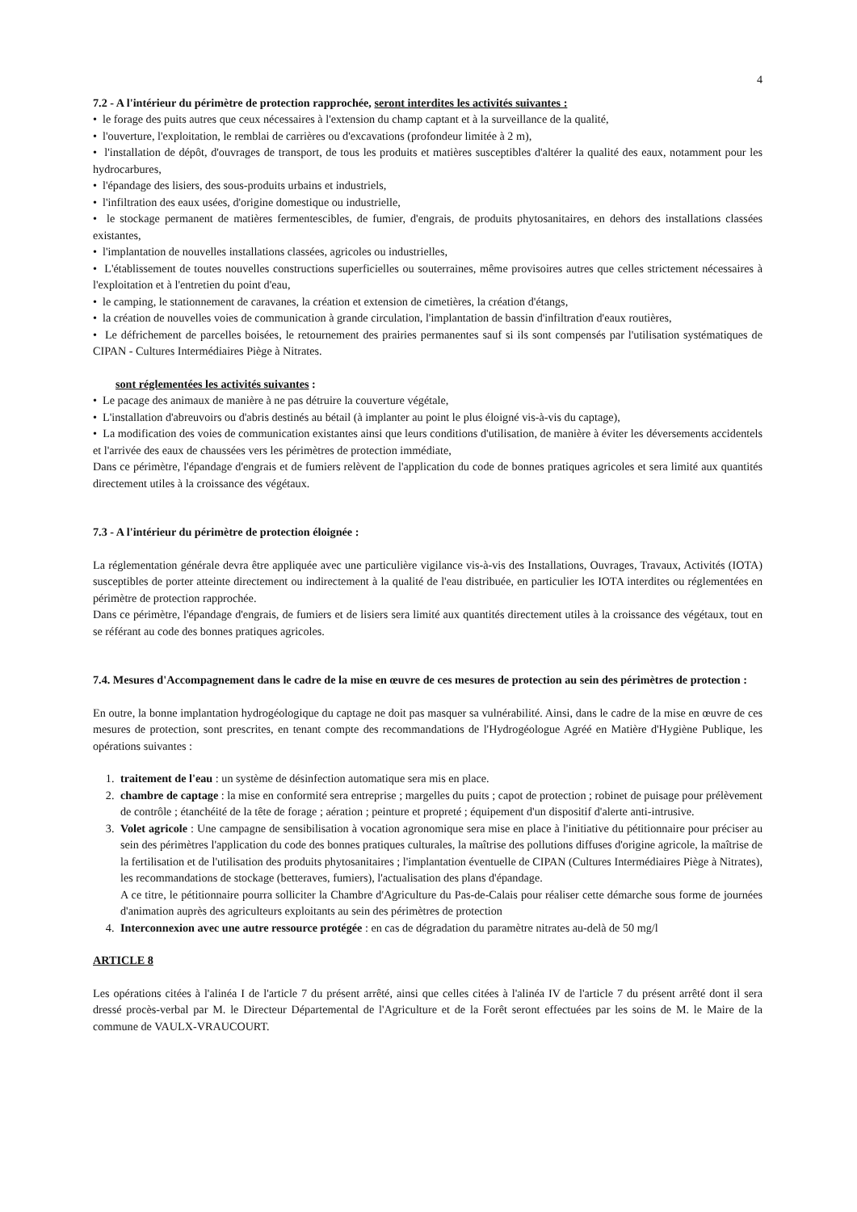4
7.2 - A l'intérieur du périmètre de protection rapprochée, seront interdites les activités suivantes :
• le forage des puits autres que ceux nécessaires à l'extension du champ captant et à la surveillance de la qualité,
• l'ouverture, l'exploitation, le remblai de carrières ou d'excavations (profondeur limitée à 2 m),
• l'installation de dépôt, d'ouvrages de transport, de tous les produits et matières susceptibles d'altérer la qualité des eaux, notamment pour les hydrocarbures,
• l'épandage des lisiers, des sous-produits urbains et industriels,
• l'infiltration des eaux usées, d'origine domestique ou industrielle,
• le stockage permanent de matières fermentescibles, de fumier, d'engrais, de produits phytosanitaires, en dehors des installations classées existantes,
• l'implantation de nouvelles installations classées, agricoles ou industrielles,
• L'établissement de toutes nouvelles constructions superficielles ou souterraines, même provisoires autres que celles strictement nécessaires à l'exploitation et à l'entretien du point d'eau,
• le camping, le stationnement de caravanes, la création et extension de cimetières, la création d'étangs,
• la création de nouvelles voies de communication à grande circulation, l'implantation de bassin d'infiltration d'eaux routières,
• Le défrichement de parcelles boisées, le retournement des prairies permanentes sauf si ils sont compensés par l'utilisation systématiques de CIPAN - Cultures Intermédiaires Piège à Nitrates.
sont réglementées les activités suivantes :
• Le pacage des animaux de manière à ne pas détruire la couverture végétale,
• L'installation d'abreuvoirs ou d'abris destinés au bétail (à implanter au point le plus éloigné vis-à-vis du captage),
• La modification des voies de communication existantes ainsi que leurs conditions d'utilisation, de manière à éviter les déversements accidentels et l'arrivée des eaux de chaussées vers les périmètres de protection immédiate,
Dans ce périmètre, l'épandage d'engrais et de fumiers relèvent de l'application du code de bonnes pratiques agricoles et sera limité aux quantités directement utiles à la croissance des végétaux.
7.3 - A l'intérieur du périmètre de protection éloignée :
La réglementation générale devra être appliquée avec une particulière vigilance vis-à-vis des Installations, Ouvrages, Travaux, Activités (IOTA) susceptibles de porter atteinte directement ou indirectement à la qualité de l'eau distribuée, en particulier les IOTA interdites ou réglementées en périmètre de protection rapprochée.
Dans ce périmètre, l'épandage d'engrais, de fumiers et de lisiers sera limité aux quantités directement utiles à la croissance des végétaux, tout en se référant au code des bonnes pratiques agricoles.
7.4. Mesures d'Accompagnement dans le cadre de la mise en œuvre de ces mesures de protection au sein des périmètres de protection :
En outre, la bonne implantation hydrogéologique du captage ne doit pas masquer sa vulnérabilité. Ainsi, dans le cadre de la mise en œuvre de ces mesures de protection, sont prescrites, en tenant compte des recommandations de l'Hydrogéologue Agréé en Matière d'Hygiène Publique, les opérations suivantes :
1. traitement de l'eau : un système de désinfection automatique sera mis en place.
2. chambre de captage : la mise en conformité sera entreprise ; margelles du puits ; capot de protection ; robinet de puisage pour prélèvement de contrôle ; étanchéité de la tête de forage ; aération ; peinture et propreté ; équipement d'un dispositif d'alerte anti-intrusive.
3. Volet agricole : Une campagne de sensibilisation à vocation agronomique sera mise en place à l'initiative du pétitionnaire pour préciser au sein des périmètres l'application du code des bonnes pratiques culturales, la maîtrise des pollutions diffuses d'origine agricole, la maîtrise de la fertilisation et de l'utilisation des produits phytosanitaires ; l'implantation éventuelle de CIPAN (Cultures Intermédiaires Piège à Nitrates), les recommandations de stockage (betteraves, fumiers), l'actualisation des plans d'épandage.
A ce titre, le pétitionnaire pourra solliciter la Chambre d'Agriculture du Pas-de-Calais pour réaliser cette démarche sous forme de journées d'animation auprès des agriculteurs exploitants au sein des périmètres de protection
4. Interconnexion avec une autre ressource protégée : en cas de dégradation du paramètre nitrates au-delà de 50 mg/l
ARTICLE 8
Les opérations citées à l'alinéa I de l'article 7 du présent arrêté, ainsi que celles citées à l'alinéa IV de l'article 7 du présent arrêté dont il sera dressé procès-verbal par M. le Directeur Départemental de l'Agriculture et de la Forêt seront effectuées par les soins de M. le Maire de la commune de VAULX-VRAUCOURT.